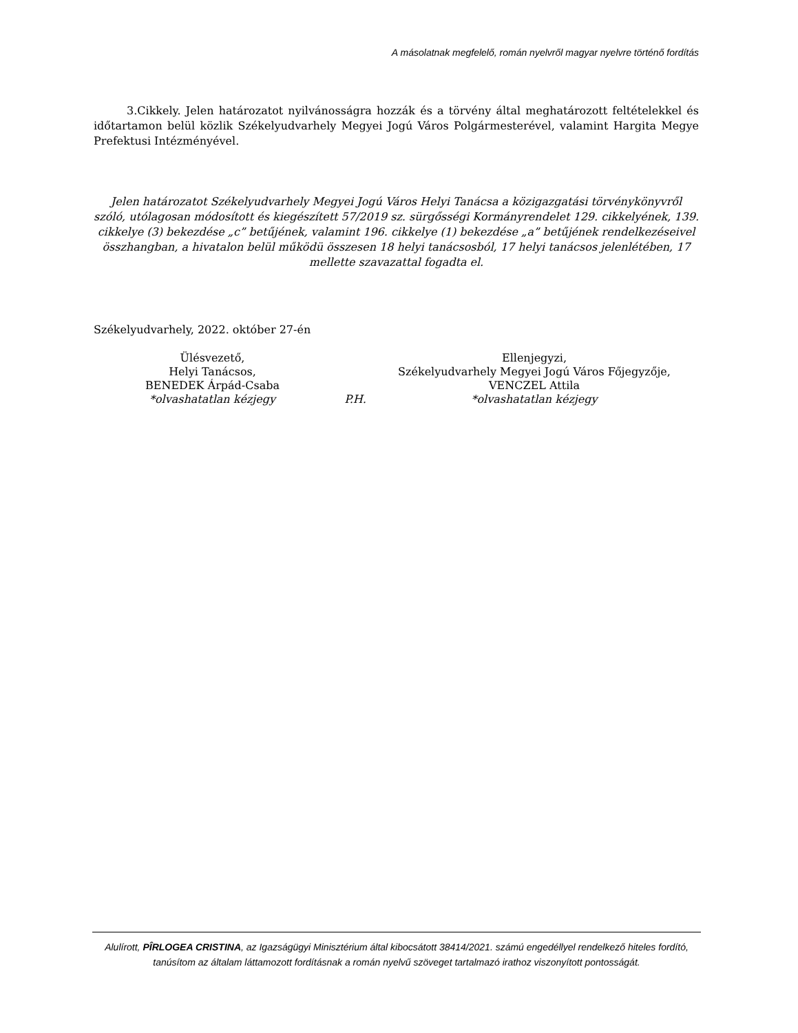A másolatnak megfelelő, román nyelvről magyar nyelvre történő fordítás
3.Cikkely. Jelen határozatot nyilvánosságra hozzák és a törvény által meghatározott feltételekkel és időtartamon belül közlik Székelyudvarhely Megyei Jogú Város Polgármesterével, valamint Hargita Megye Prefektusi Intézményével.
Jelen határozatot Székelyudvarhely Megyei Jogú Város Helyi Tanácsa a közigazgatási törvénykönyvről szóló, utólagosan módosított és kiegészített 57/2019 sz. sürgősségi Kormányrendelet 129. cikkelyének, 139. cikkelye (3) bekezdése „c” betűjének, valamint 196. cikkelye (1) bekezdése „a” betűjének rendelkezéseivel összhangban, a hivatalon belül működü összesen 18 helyi tanácsosból, 17 helyi tanácsos jelenlétében, 17 mellette szavazattal fogadta el.
Székelyudvarhely, 2022. október 27-én
| Ülésvezető, Helyi Tanácsos, BENEDEK Árpád-Csaba *olvashatatlan kézjegy | P.H. | Ellenjegyzi, Székelyudvarhely Megyei Jogú Város Főjegyzője, VENCZEL Attila *olvashatatlan kézjegy |
Alulírott, PÎRLOGEA CRISTINA, az Igazságügyi Minisztérium által kibocsátott 38414/2021. számú engedéllyel rendelkező hiteles fordító, tanúsítom az általam láttamozott fordításnak a román nyelvű szöveget tartalmazó irathoz viszonyított pontosságát.